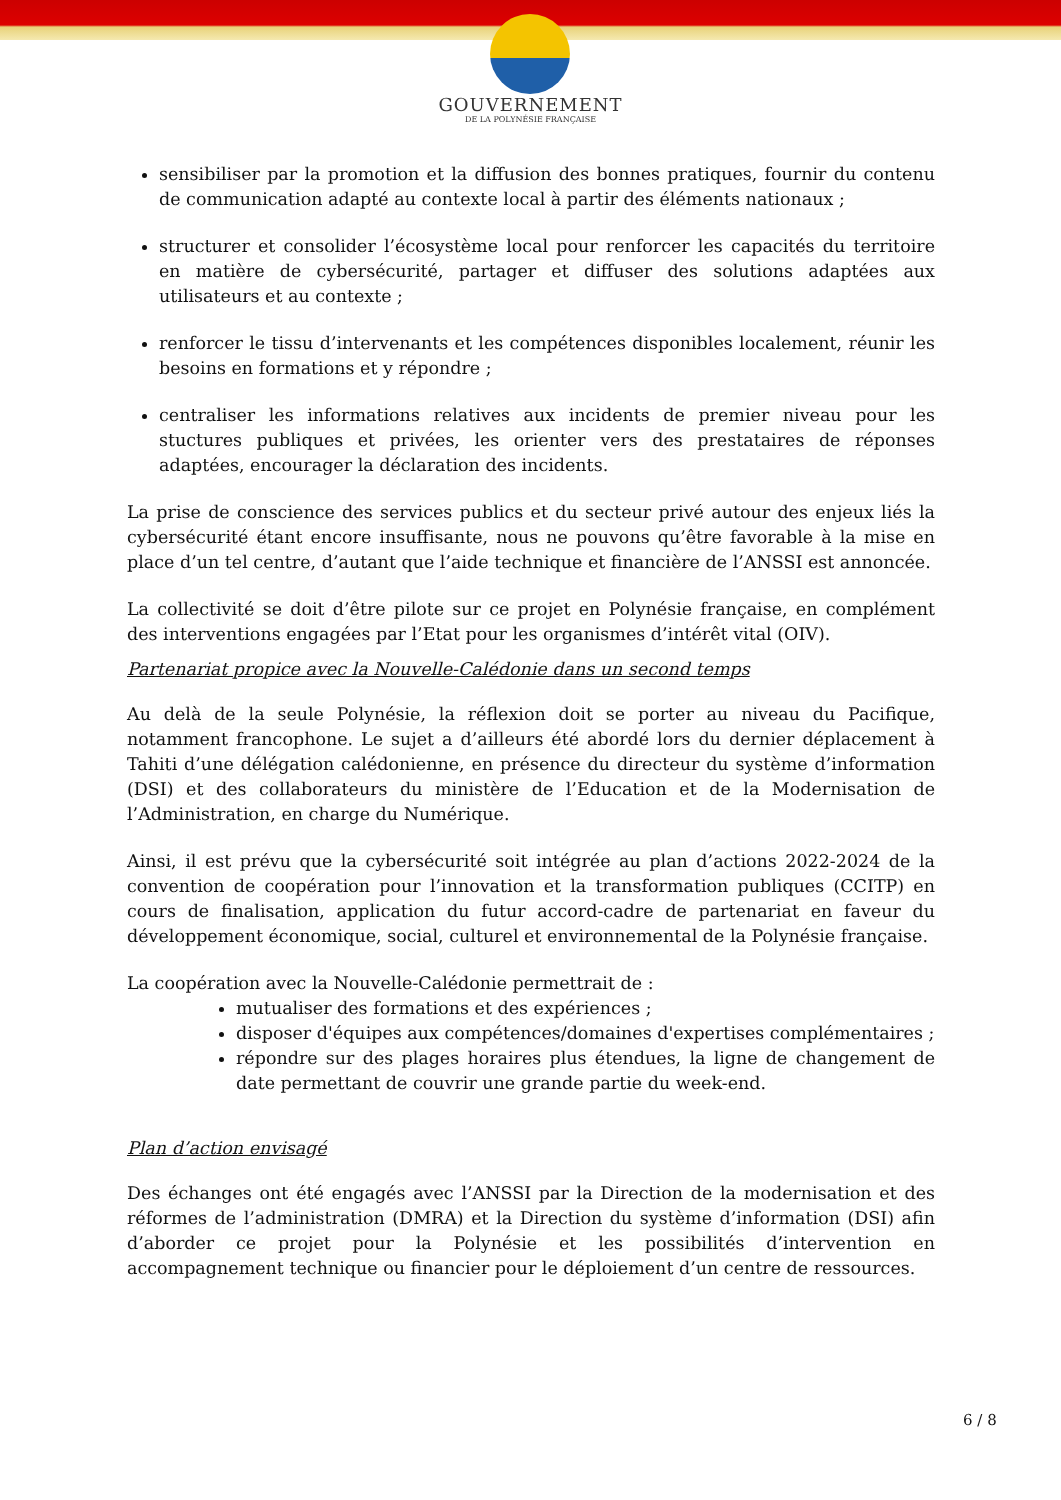GOUVERNEMENT
DE LA POLYNÉSIE FRANÇAISE
sensibiliser par la promotion et la diffusion des bonnes pratiques, fournir du contenu de communication adapté au contexte local à partir des éléments nationaux ;
structurer et consolider l’écosystème local pour renforcer les capacités du territoire en matière de cybersécurité, partager et diffuser des solutions adaptées aux utilisateurs et au contexte ;
renforcer le tissu d’intervenants et les compétences disponibles localement, réunir les besoins en formations et y répondre ;
centraliser les informations relatives aux incidents de premier niveau pour les stuctures publiques et privées, les orienter vers des prestataires de réponses adaptées, encourager la déclaration des incidents.
La prise de conscience des services publics et du secteur privé autour des enjeux liés la cybersécurité étant encore insuffisante, nous ne pouvons qu’être favorable à la mise en place d’un tel centre, d’autant que l’aide technique et financière de l’ANSSI est annoncée.
La collectivité se doit d’être pilote sur ce projet en Polynésie française, en complément des interventions engagées par l’Etat pour les organismes d’intérêt vital (OIV).
Partenariat propice avec la Nouvelle-Calédonie dans un second temps
Au delà de la seule Polynésie, la réflexion doit se porter au niveau du Pacifique, notamment francophone. Le sujet a d’ailleurs été abordé lors du dernier déplacement à Tahiti d’une délégation calédonienne, en présence du directeur du système d’information (DSI) et des collaborateurs du ministère de l’Education et de la Modernisation de l’Administration, en charge du Numérique.
Ainsi, il est prévu que la cybersécurité soit intégrée au plan d’actions 2022-2024 de la convention de coopération pour l’innovation et la transformation publiques (CCITP) en cours de finalisation, application du futur accord-cadre de partenariat en faveur du développement économique, social, culturel et environnemental de la Polynésie française.
La coopération avec la Nouvelle-Calédonie permettrait de :
mutualiser des formations et des expériences ;
disposer d'équipes aux compétences/domaines d'expertises complémentaires ;
répondre sur des plages horaires plus étendues, la ligne de changement de date permettant de couvrir une grande partie du week-end.
Plan d’action envisagé
Des échanges ont été engagés avec l’ANSSI par la Direction de la modernisation et des réformes de l’administration (DMRA) et la Direction du système d’information (DSI) afin d’aborder ce projet pour la Polynésie et les possibilités d’intervention en accompagnement technique ou financier pour le déploiement d’un centre de ressources.
6 / 8